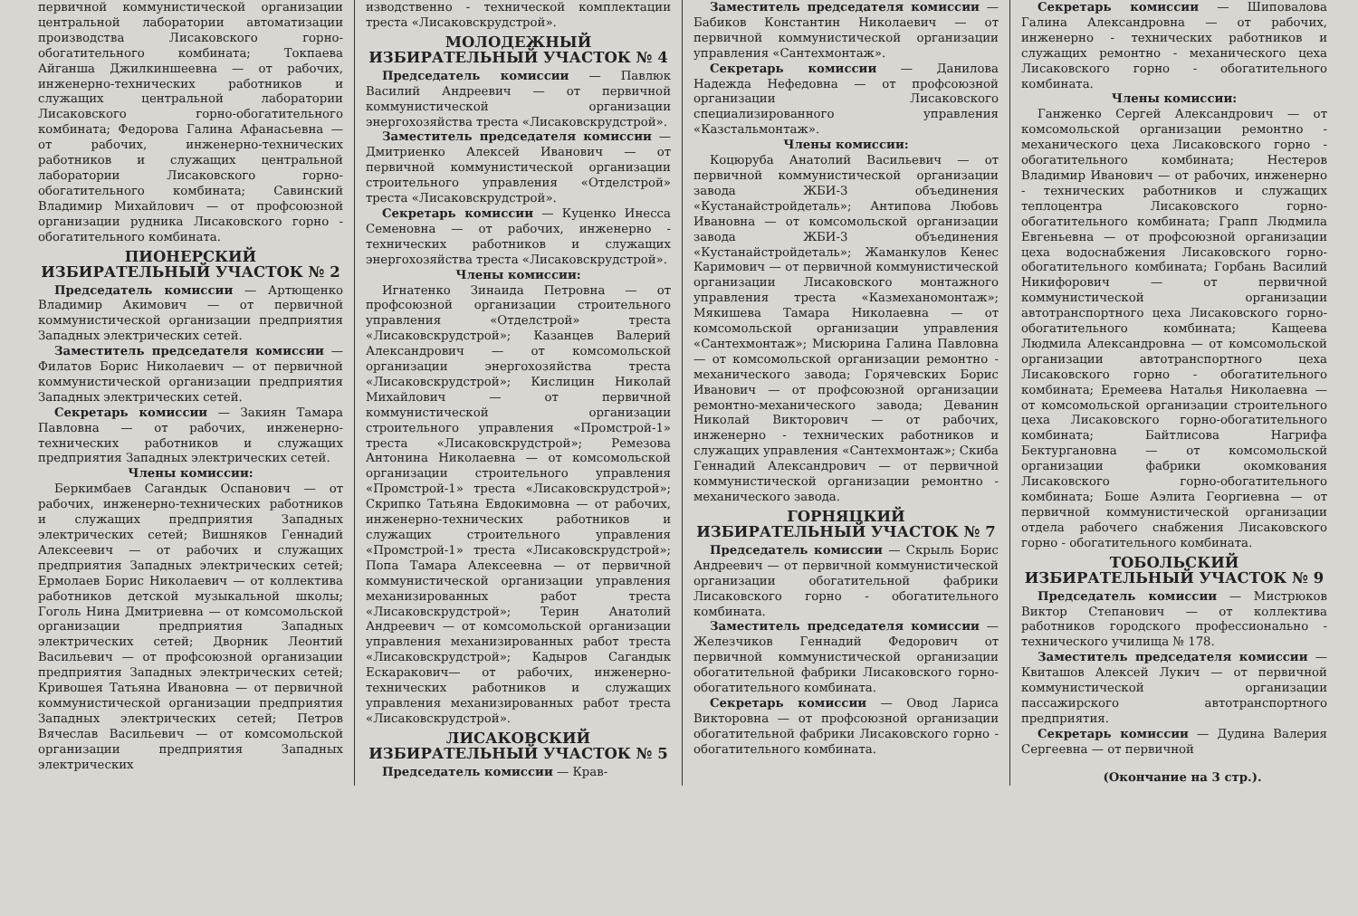первичной коммунистической организации центральной лаборатории автоматизации производства Лисаковского горно-обогатительного комбината; Токпаева Айганша Джилкиншеевна — от рабочих, инженерно-технических работников и служащих центральной лаборатории Лисаковского горно-обогатительного комбината; Федорова Галина Афанасьевна — от рабочих, инженерно-технических работников и служащих центральной лаборатории Лисаковского горно-обогатительного комбината; Савинский Владимир Михайлович — от профсоюзной организации рудника Лисаковского горно - обогатительного комбината.
ПИОНЕРСКИЙ
ИЗБИРАТЕЛЬНЫЙ УЧАСТОК № 2
Председатель комиссии — Артющенко Владимир Акимович — от первичной коммунистической организации предприятия Западных электрических сетей.
Заместитель председателя комиссии — Филатов Борис Николаевич — от первичной коммунистической организации предприятия Западных электрических сетей.
Секретарь комиссии — Закиян Тамара Павловна — от рабочих, инженерно-технических работников и служащих предприятия Западных электрических сетей.
Члены комиссии:
Беркимбаев Сагандык Оспанович — от рабочих, инженерно-технических работников и служащих предприятия Западных электрических сетей; Вишняков Геннадий Алексеевич — от рабочих и служащих предприятия Западных электрических сетей; Ермолаев Борис Николаевич — от коллектива работников детской музыкальной школы; Гоголь Нина Дмитриевна — от комсомольской организации предприятия Западных электрических сетей; Дворник Леонтий Васильевич — от профсоюзной организации предприятия Западных электрических сетей; Кривошея Татьяна Ивановна — от первичной коммунистической организации предприятия Западных электрических сетей; Петров Вячеслав Васильевич — от комсомольской организации предприятия Западных электрических
изводственно - технической комплектации треста «Лисаковскрудстрой».
МОЛОДЕЖНЫЙ
ИЗБИРАТЕЛЬНЫЙ УЧАСТОК № 4
Председатель комиссии — Павлюк Василий Андреевич — от первичной коммунистической организации энергохозяйства треста «Лисаковскрудстрой».
Заместитель председателя комиссии — Дмитриенко Алексей Иванович — от первичной коммунистической организации строительного управления «Отделстрой» треста «Лисаковскрудстрой».
Секретарь комиссии — Куценко Инесса Семеновна — от рабочих, инженерно - технических работников и служащих энергохозяйства треста «Лисаковскрудстрой».
Члены комиссии:
Игнатенко Зинаида Петровна — от профсоюзной организации строительного управления «Отделстрой» треста «Лисаковскрудстрой»; Казанцев Валерий Александрович — от комсомольской организации энергохозяйства треста «Лисаковскрудстрой»; Кислицин Николай Михайлович — от первичной коммунистической организации строительного управления «Промстрой-1» треста «Лисаковскрудстрой»; Ремезова Антонина Николаевна — от комсомольской организации строительного управления «Промстрой-1» треста «Лисаковскрудстрой»; Скрипко Татьяна Евдокимовна — от рабочих, инженерно-технических работников и служащих строительного управления «Промстрой-1» треста «Лисаковскрудстрой»; Попа Тамара Алексеевна — от первичной коммунистической организации управления механизированных работ треста «Лисаковскрудстрой»; Терин Анатолий Андреевич — от комсомольской организации управления механизированных работ треста «Лисаковскрудстрой»; Кадыров Сагандык Ескаракович— от рабочих, инженерно-технических работников и служащих управления механизированных работ треста «Лисаковскрудстрой».
ЛИСАКОВСКИЙ
ИЗБИРАТЕЛЬНЫЙ УЧАСТОК № 5
Председатель комиссии — Крав-
Заместитель председателя комиссии — Бабиков Константин Николаевич — от первичной коммунистической организации управления «Сантехмонтаж».
Секретарь комиссии — Данилова Надежда Нефедовна — от профсоюзной организации Лисаковского специализированного управления «Казстальмонтаж».
Члены комиссии:
Коцюруба Анатолий Васильевич — от первичной коммунистической организации завода ЖБИ-3 объединения «Кустанайстройдеталь»; Антипова Любовь Ивановна — от комсомольской организации завода ЖБИ-3 объединения «Кустанайстройдеталь»; Жаманкулов Кенес Каримович — от первичной коммунистической организации Лисаковского монтажного управления треста «Казмеханомонтаж»; Мякишева Тамара Николаевна — от комсомольской организации управления «Сантехмонтаж»; Мисюрина Галина Павловна — от комсомольской организации ремонтно - механического завода; Горячевских Борис Иванович — от профсоюзной организации ремонтно-механического завода; Деванин Николай Викторович — от рабочих, инженерно - технических работников и служащих управления «Сантехмонтаж»; Скиба Геннадий Александрович — от первичной коммунистической организации ремонтно - механического завода.
ГОРНЯЦКИЙ
ИЗБИРАТЕЛЬНЫЙ УЧАСТОК № 7
Председатель комиссии — Скрыль Борис Андреевич — от первичной коммунистической организации обогатительной фабрики Лисаковского горно - обогатительного комбината.
Заместитель председателя комиссии — Железчиков Геннадий Федорович от первичной коммунистической организации обогатительной фабрики Лисаковского горно-обогатительного комбината.
Секретарь комиссии — Овод Лариса Викторовна — от профсоюзной организации обогатительной фабрики Лисаковского горно - обогатительного комбината.
Секретарь комиссии — Шиповалова Галина Александровна — от рабочих, инженерно - технических работников и служащих ремонтно - механического цеха Лисаковского горно - обогатительного комбината.
Члены комиссии:
Ганженко Сергей Александрович — от комсомольской организации ремонтно - механического цеха Лисаковского горно - обогатительного комбината; Нестеров Владимир Иванович — от рабочих, инженерно - технических работников и служащих теплоцентра Лисаковского горно-обогатительного комбината; Грапп Людмила Евгеньевна — от профсоюзной организации цеха водоснабжения Лисаковского горно-обогатительного комбината; Горбань Василий Никифорович — от первичной коммунистической организации автотранспортного цеха Лисаковского горно-обогатительного комбината; Кащеева Людмила Александровна — от комсомольской организации автотранспортного цеха Лисаковского горно - обогатительного комбината; Еремеева Наталья Николаевна — от комсомольской организации строительного цеха Лисаковского горно-обогатительного комбината; Байтлисова Нагрифа Бектургановна — от комсомольской организации фабрики окомкования Лисаковского горно-обогатительного комбината; Боше Аэлита Георгиевна — от первичной коммунистической организации отдела рабочего снабжения Лисаковского горно - обогатительного комбината.
ТОБОЛЬСКИЙ
ИЗБИРАТЕЛЬНЫЙ УЧАСТОК № 9
Председатель комиссии — Мистрюков Виктор Степанович — от коллектива работников городского профессионально - технического училища № 178.
Заместитель председателя комиссии — Квиташов Алексей Лукич — от первичной коммунистической организации пассажирского автотранспортного предприятия.
Секретарь комиссии — Дудина Валерия Сергеевна — от первичной
(Окончание на 3 стр.).